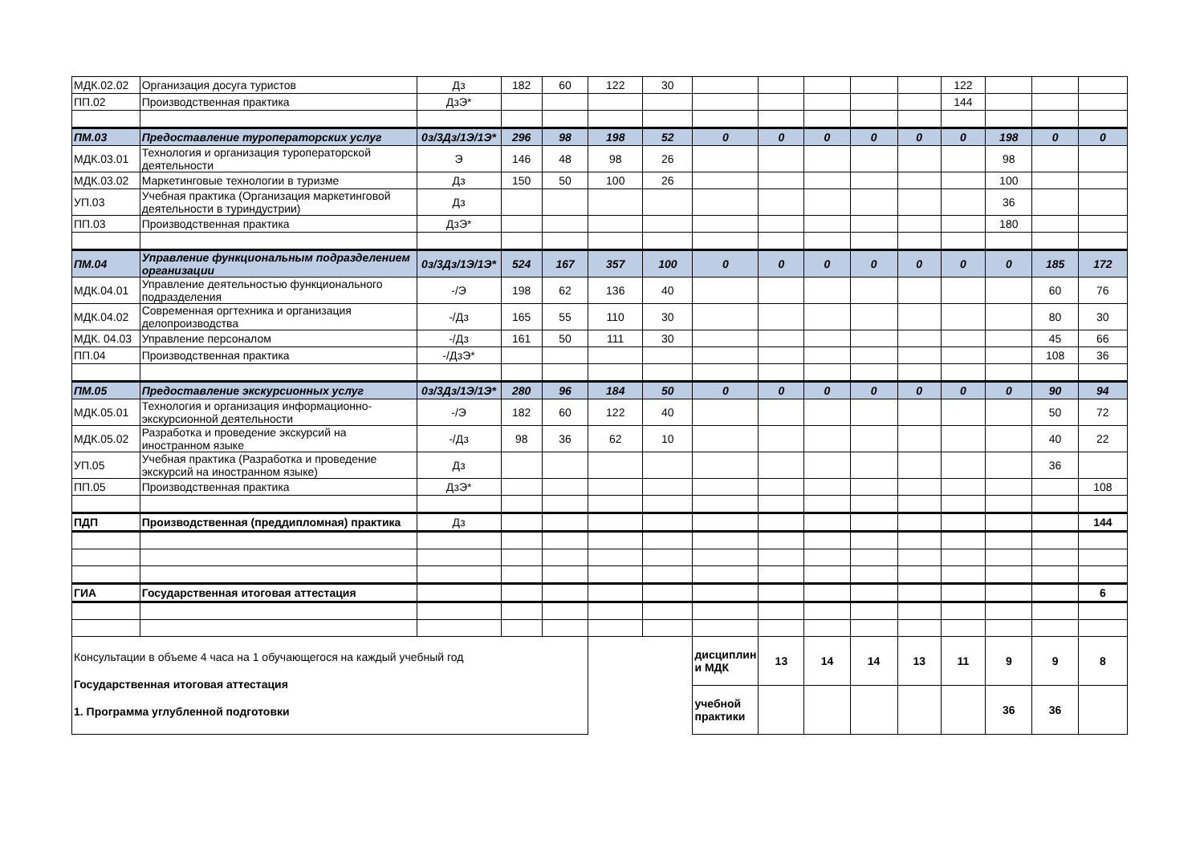| МДК.02.02 | Организация досуга туристов | Дз | 182 | 60 | 122 | 30 | | | | | | 122 | | | |
| ПП.02 | Производственная практика | ДзЭ* | | | | | | | | | | 144 | | | |
| ПМ.03 | Предоставление туроператорских услуг | 0з/3Дз/1Э/1Э* | 296 | 98 | 198 | 52 | 0 | 0 | 0 | 0 | 0 | 0 | 198 | 0 | 0 |
| МДК.03.01 | Технология и организация туроператорской деятельности | Э | 146 | 48 | 98 | 26 | | | | | | | 98 | | |
| МДК.03.02 | Маркетинговые технологии в туризме | Дз | 150 | 50 | 100 | 26 | | | | | | | 100 | | |
| УП.03 | Учебная практика (Организация маркетинговой деятельности в туриндустрии) | Дз | | | | | | | | | | | 36 | | |
| ПП.03 | Производственная практика | ДзЭ* | | | | | | | | | | | 180 | | |
| ПМ.04 | Управление функциональным подразделением организации | 0з/3Дз/1Э/1Э* | 524 | 167 | 357 | 100 | 0 | 0 | 0 | 0 | 0 | 0 | 0 | 185 | 172 |
| МДК.04.01 | Управление деятельностью функционального подразделения | -/Э | 198 | 62 | 136 | 40 | | | | | | | | 60 | 76 |
| МДК.04.02 | Современная оргтехника и организация делопроизводства | -/Дз | 165 | 55 | 110 | 30 | | | | | | | | 80 | 30 |
| МДК. 04.03 | Управление персоналом | -/Дз | 161 | 50 | 111 | 30 | | | | | | | | 45 | 66 |
| ПП.04 | Производственная практика | -/ДзЭ* | | | | | | | | | | | | 108 | 36 |
| ПМ.05 | Предоставление экскурсионных услуг | 0з/3Дз/1Э/1Э* | 280 | 96 | 184 | 50 | 0 | 0 | 0 | 0 | 0 | 0 | 0 | 90 | 94 |
| МДК.05.01 | Технология и организация информационно-экскурсионной деятельности | -/Э | 182 | 60 | 122 | 40 | | | | | | | | 50 | 72 |
| МДК.05.02 | Разработка и проведение экскурсий на иностранном языке | -/Дз | 98 | 36 | 62 | 10 | | | | | | | | 40 | 22 |
| УП.05 | Учебная практика (Разработка и проведение экскурсий на иностранном языке) | Дз | | | | | | | | | | | | 36 | |
| ПП.05 | Производственная практика | ДзЭ* | | | | | | | | | | | | | 108 |
| ПДП | Производственная (преддипломная) практика | Дз | | | | | | | | | | | | | 144 |
| ГИА | Государственная итоговая аттестация | | | | | | | | | | | | | | 6 |
| Консультации в объеме 4 часа на 1 обучающегося на каждый учебный год Государственная итоговая аттестация 1. Программа углубленной подготовки | | | | | | | дисциплин и МДК | 13 | 14 | 14 | 13 | 11 | 9 | 9 | 8 |
| | | | | | | | учебной практики | | | | | | 36 | 36 | |